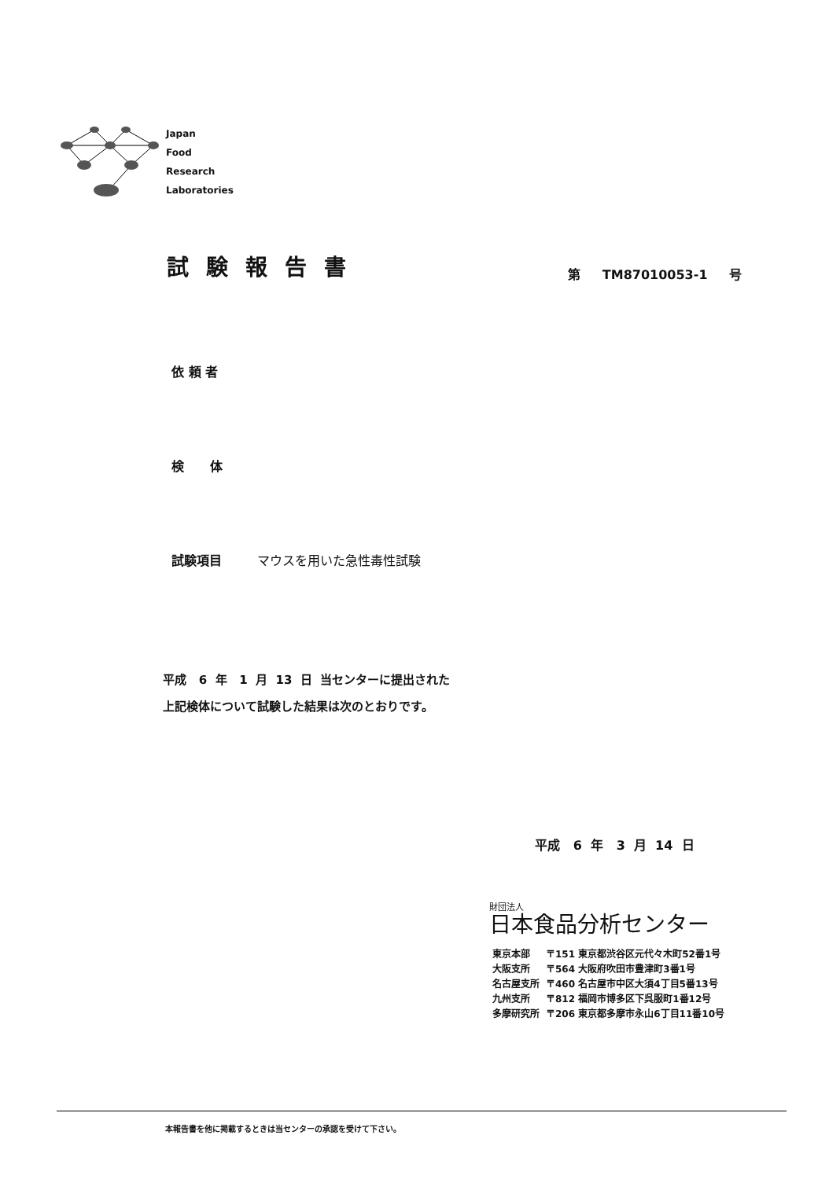Japan
Food
Research
Laboratories
試験報告書 第 TM87010053-1 号
依 頼 者
検 体
試験項目 マウスを用いた急性毒性試験
平成 6 年 1 月 13 日 当センターに提出された
上記検体について試験した結果は次のとおりです。
平成 6 年 3 月 14 日
財団法人
日本食品分析センター
| 東京本部 | 〒151 東京都渋谷区元代々木町52番1号 |
| 大阪支所 | 〒564 大阪府吹田市豊津町3番1号 |
| 名古屋支所 | 〒460 名古屋市中区大須4丁目5番13号 |
| 九州支所 | 〒812 福岡市博多区下呉服町1番12号 |
| 多摩研究所 | 〒206 東京都多摩市永山6丁目11番10号 |
本報告書を他に掲載するときは当センターの承認を受けて下さい。